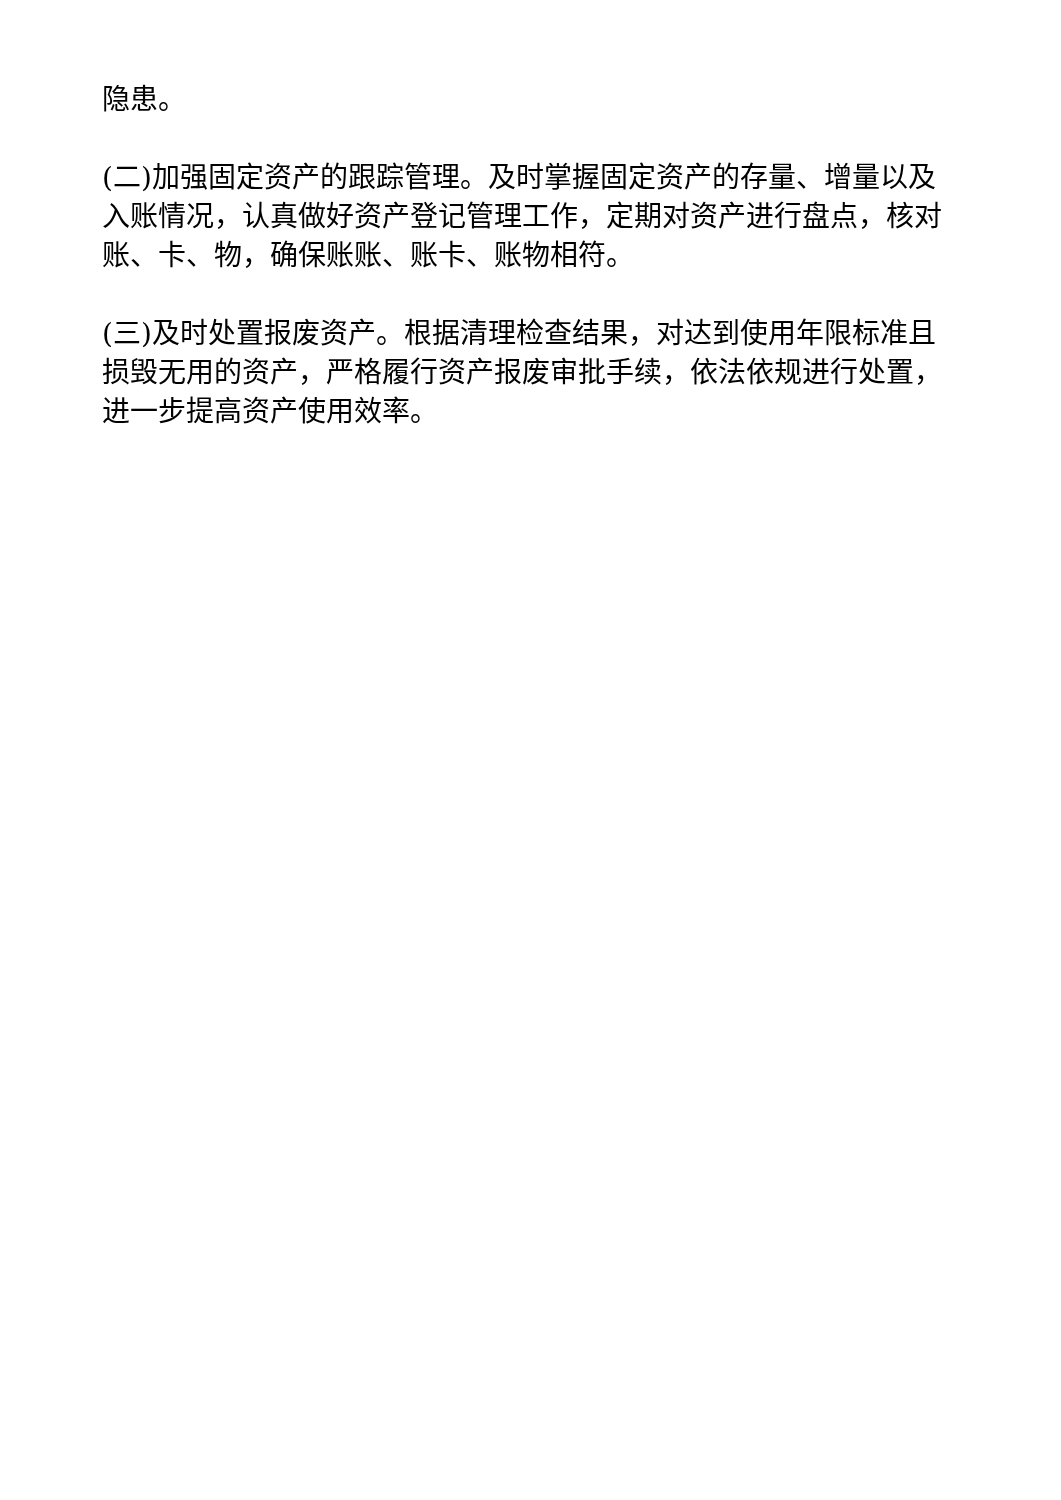隐患。
(二)加强固定资产的跟踪管理。及时掌握固定资产的存量、增量以及入账情况，认真做好资产登记管理工作，定期对资产进行盘点，核对账、卡、物，确保账账、账卡、账物相符。
(三)及时处置报废资产。根据清理检查结果，对达到使用年限标准且损毁无用的资产，严格履行资产报废审批手续，依法依规进行处置，进一步提高资产使用效率。